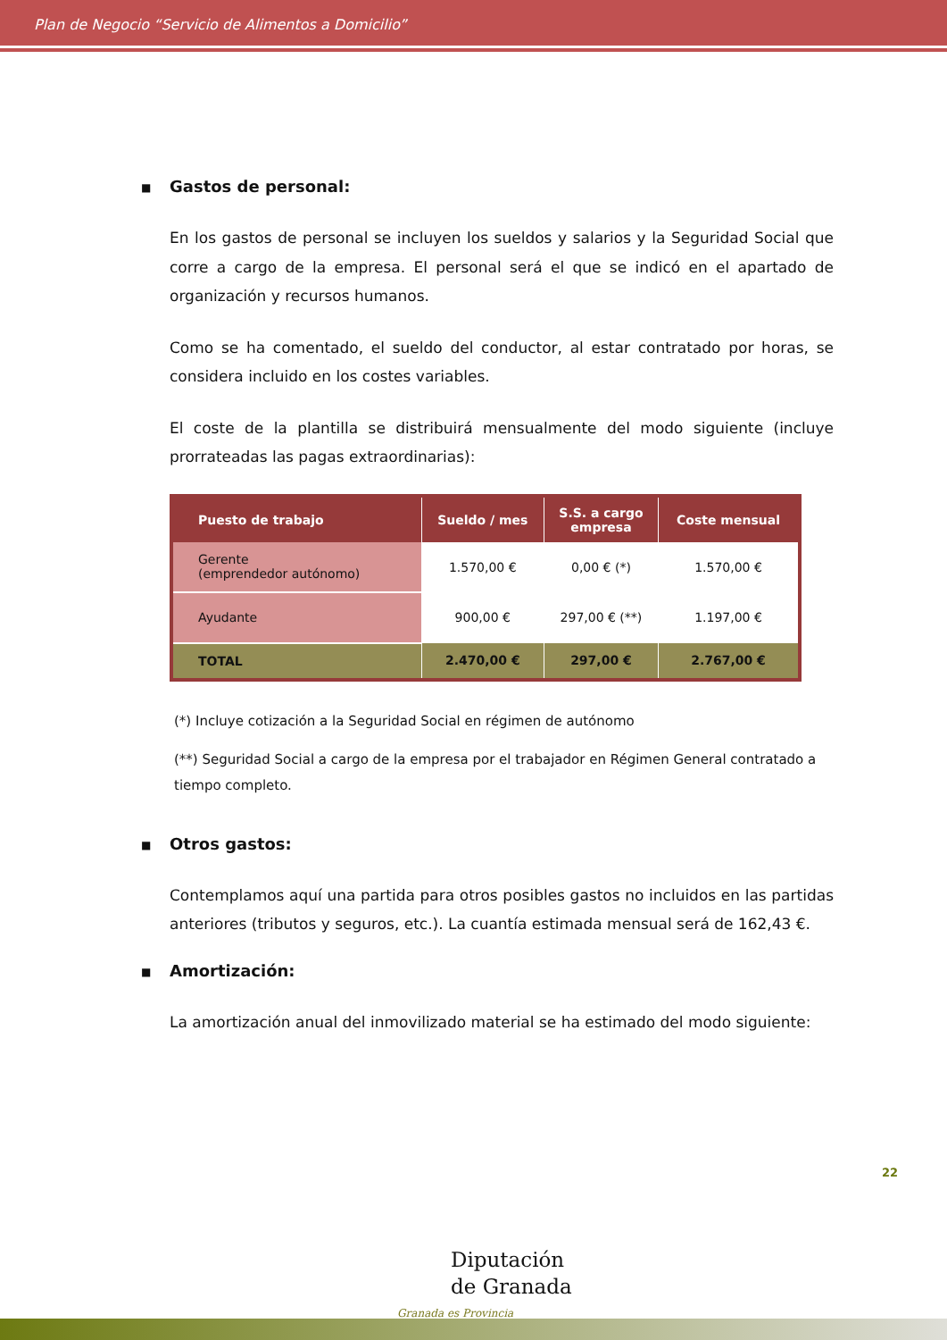Plan de Negocio “Servicio de Alimentos a Domicilio”
■ Gastos de personal:
En los gastos de personal se incluyen los sueldos y salarios y la Seguridad Social que corre a cargo de la empresa. El personal será el que se indicó en el apartado de organización y recursos humanos.
Como se ha comentado, el sueldo del conductor, al estar contratado por horas, se considera incluido en los costes variables.
El coste de la plantilla se distribuirá mensualmente del modo siguiente (incluye prorrateadas las pagas extraordinarias):
| Puesto de trabajo | Sueldo / mes | S.S. a cargo empresa | Coste mensual |
| --- | --- | --- | --- |
| Gerente (emprendedor autónomo) | 1.570,00 € | 0,00 € (*) | 1.570,00 € |
| Ayudante | 900,00 € | 297,00 € (**) | 1.197,00 € |
| TOTAL | 2.470,00 € | 297,00 € | 2.767,00 € |
(*) Incluye cotización a la Seguridad Social en régimen de autónomo
(**) Seguridad Social a cargo de la empresa por el trabajador en Régimen General contratado a tiempo completo.
■ Otros gastos:
Contemplamos aquí una partida para otros posibles gastos no incluidos en las partidas anteriores (tributos y seguros, etc.). La cuantía estimada mensual será de 162,43 €.
■ Amortización:
La amortización anual del inmovilizado material se ha estimado del modo siguiente:
22
Diputación
de Granada
Granada es Provincia